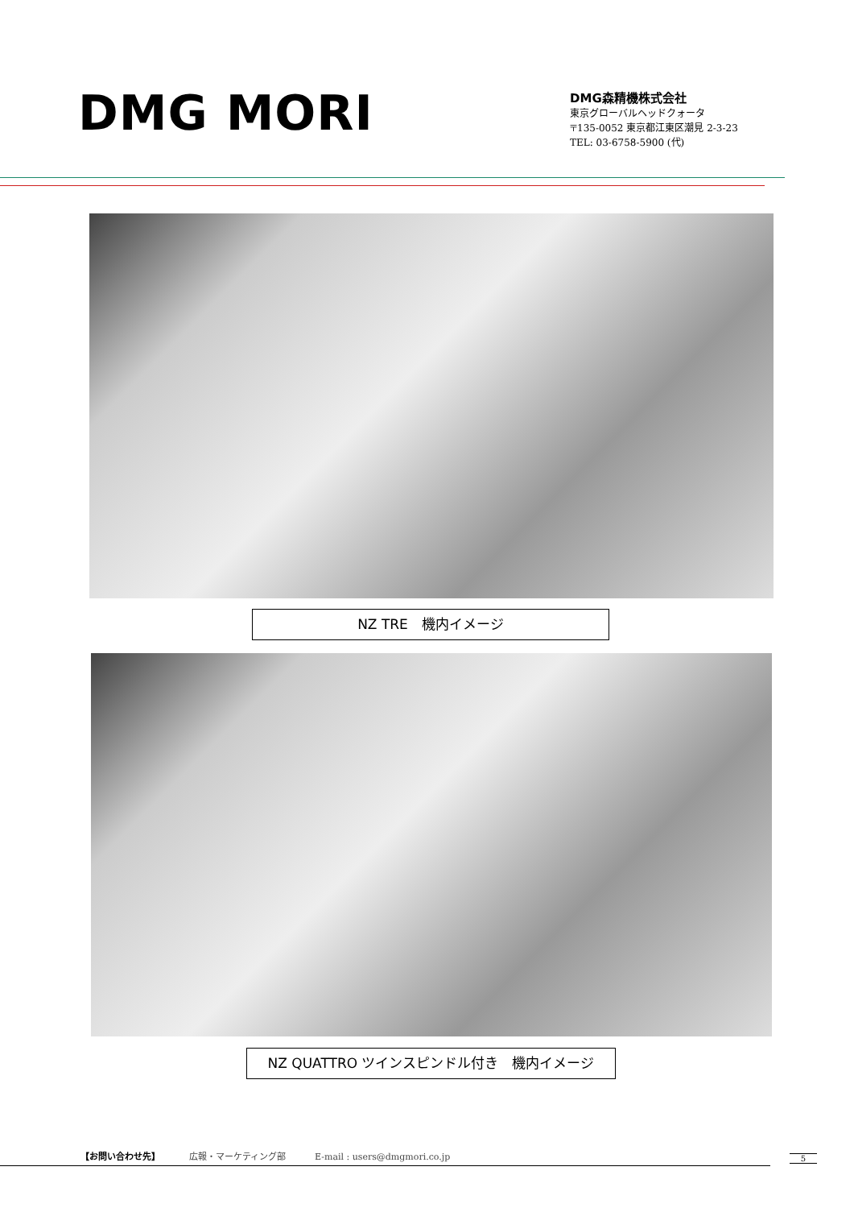DMG MORI
DMG森精機株式会社
東京グローバルヘッドクォータ
〒135-0052 東京都江東区潮見 2-3-23
TEL: 03-6758-5900 (代)
NZ TRE　機内イメージ
NZ QUATTRO ツインスピンドル付き　機内イメージ
【お問い合わせ先】 広報・マーケティング部 E-mail : users@dmgmori.co.jp
5